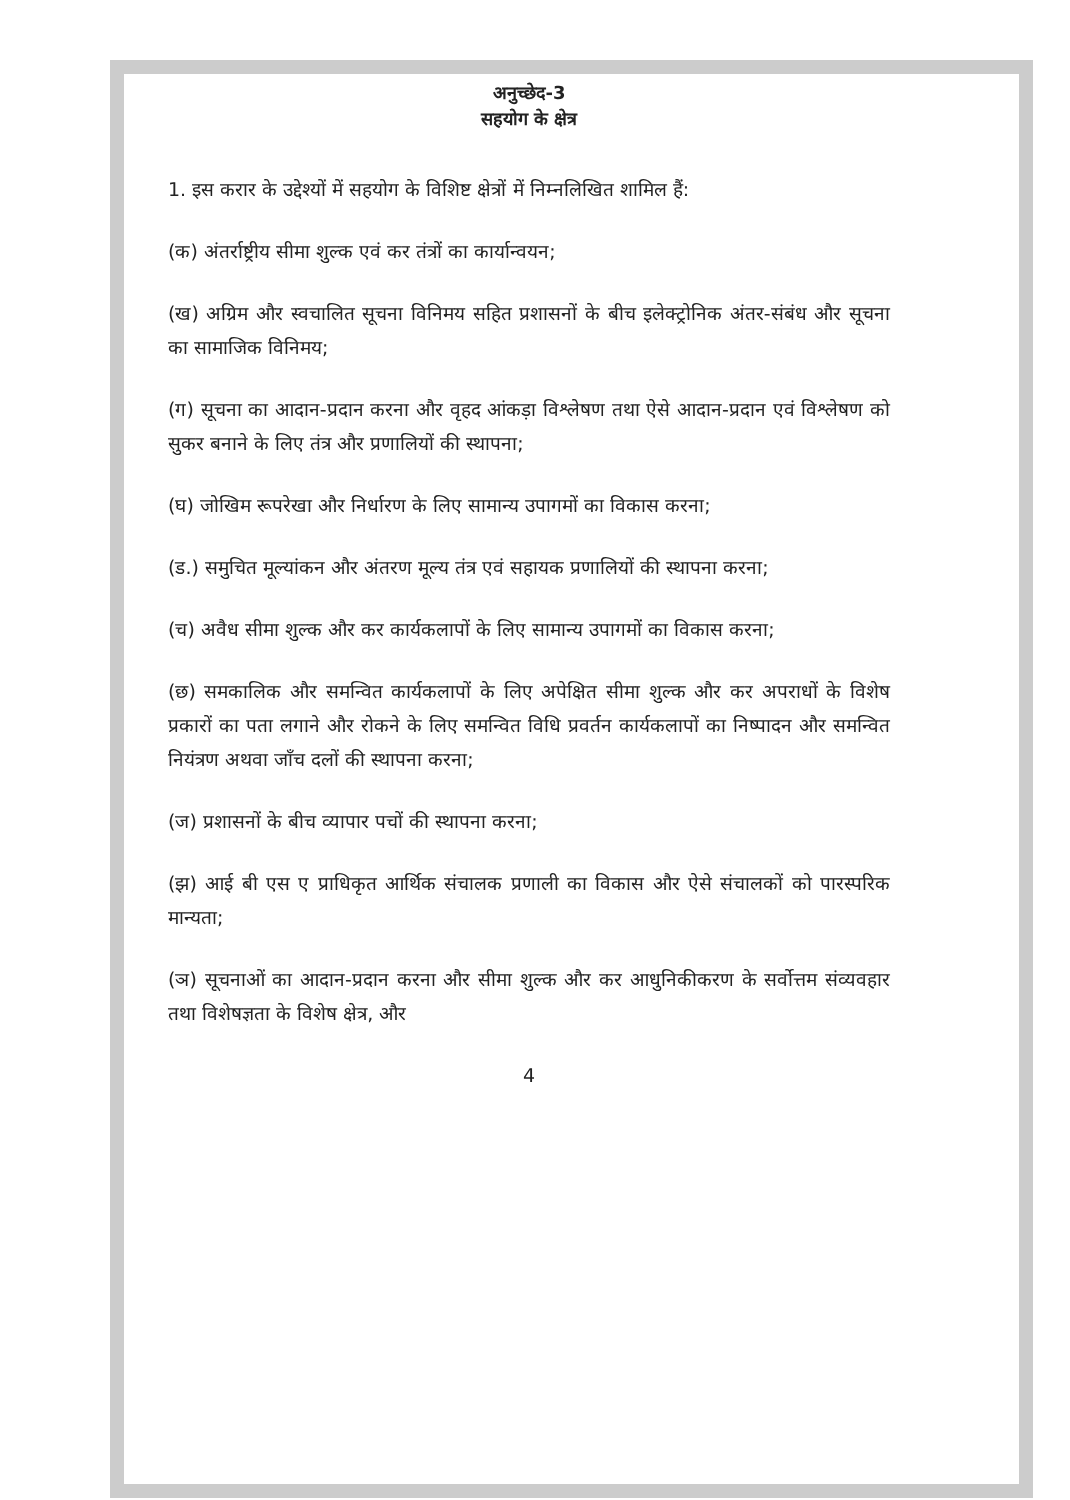अनुच्छेद-3
सहयोग के क्षेत्र
1. इस करार के उद्देश्यों में सहयोग के विशिष्ट क्षेत्रों में निम्नलिखित शामिल हैं:
(क) अंतर्राष्ट्रीय सीमा शुल्क एवं कर तंत्रों का कार्यान्वयन;
(ख) अग्रिम और स्वचालित सूचना विनिमय सहित प्रशासनों के बीच इलेक्ट्रोनिक अंतर-संबंध और सूचना का सामाजिक विनिमय;
(ग) सूचना का आदान-प्रदान करना और वृहद आंकड़ा विश्लेषण तथा ऐसे आदान-प्रदान एवं विश्लेषण को सुकर बनाने के लिए तंत्र और प्रणालियों की स्थापना;
(घ) जोखिम रूपरेखा और निर्धारण के लिए सामान्य उपागमों का विकास करना;
(ड.) समुचित मूल्यांकन और अंतरण मूल्य तंत्र एवं सहायक प्रणालियों की स्थापना करना;
(च) अवैध सीमा शुल्क और कर कार्यकलापों के लिए सामान्य उपागमों का विकास करना;
(छ) समकालिक और समन्वित कार्यकलापों के लिए अपेक्षित सीमा शुल्क और कर अपराधों के विशेष प्रकारों का पता लगाने और रोकने के लिए समन्वित विधि प्रवर्तन कार्यकलापों का निष्पादन और समन्वित नियंत्रण अथवा जाँच दलों की स्थापना करना;
(ज) प्रशासनों के बीच व्यापार पचों की स्थापना करना;
(झ) आई बी एस ए प्राधिकृत आर्थिक संचालक प्रणाली का विकास और ऐसे संचालकों को पारस्परिक मान्यता;
(ञ) सूचनाओं का आदान-प्रदान करना और सीमा शुल्क और कर आधुनिकीकरण के सर्वोत्तम संव्यवहार तथा विशेषज्ञता के विशेष क्षेत्र, और
4